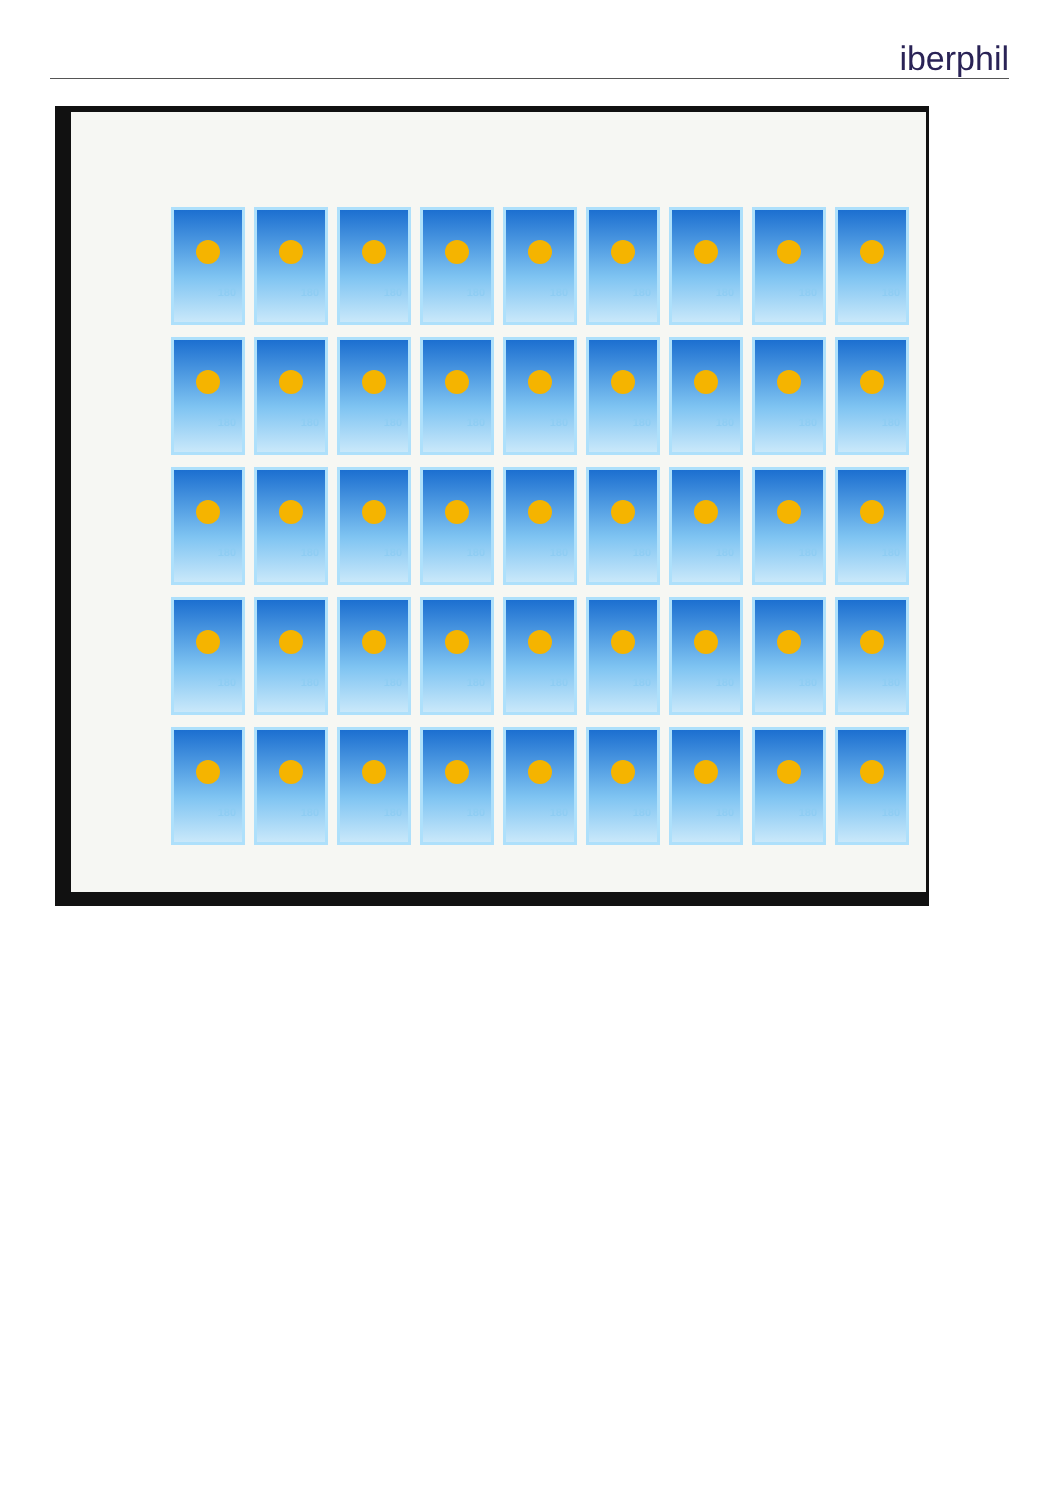iberphil
180
180
180
180
180
180
180
180
180
180
180
180
180
180
180
180
180
180
180
180
180
180
180
180
180
180
180
180
180
180
180
180
180
180
180
180
180
180
180
180
180
180
180
180
180